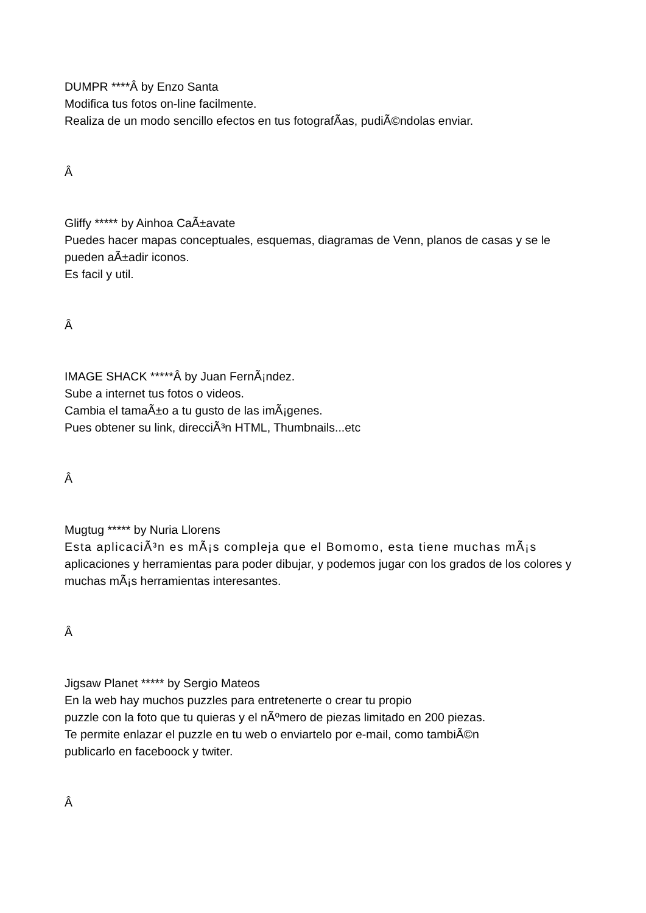DUMPR ****Â by Enzo Santa
Modifica tus fotos on-line facilmente.
Realiza de un modo sencillo efectos en tus fotografÃ­as, pudiÃ©ndolas enviar.
Â
Gliffy ***** by Ainhoa CaÃ±avate
Puedes hacer mapas conceptuales, esquemas, diagramas de Venn, planos de casas y se le pueden aÃ±adir iconos.
Es facil y util.
Â
IMAGE SHACK *****Â by Juan FernÃ¡ndez.
Sube a internet tus fotos o videos.
Cambia el tamaÃ±o a tu gusto de las imÃ¡genes.
Pues obtener su link, direcciÃ³n HTML, Thumbnails...etc
Â
Mugtug ***** by Nuria Llorens
Esta aplicaciÃ³n es mÃ¡s compleja que el Bomomo, esta tiene muchas mÃ¡s aplicaciones y herramientas para poder dibujar, y podemos jugar con los grados de los colores y muchas mÃ¡s herramientas interesantes.
Â
Jigsaw Planet ***** by Sergio Mateos
En la web hay muchos puzzles para entretenerte o crear tu propio
puzzle con la foto que tu quieras y el nÃºmero de piezas limitado en 200 piezas.
Te permite enlazar el puzzle en tu web o enviartelo por e-mail, como tambiÃ©n
publicarlo en faceboock y twiter.
Â